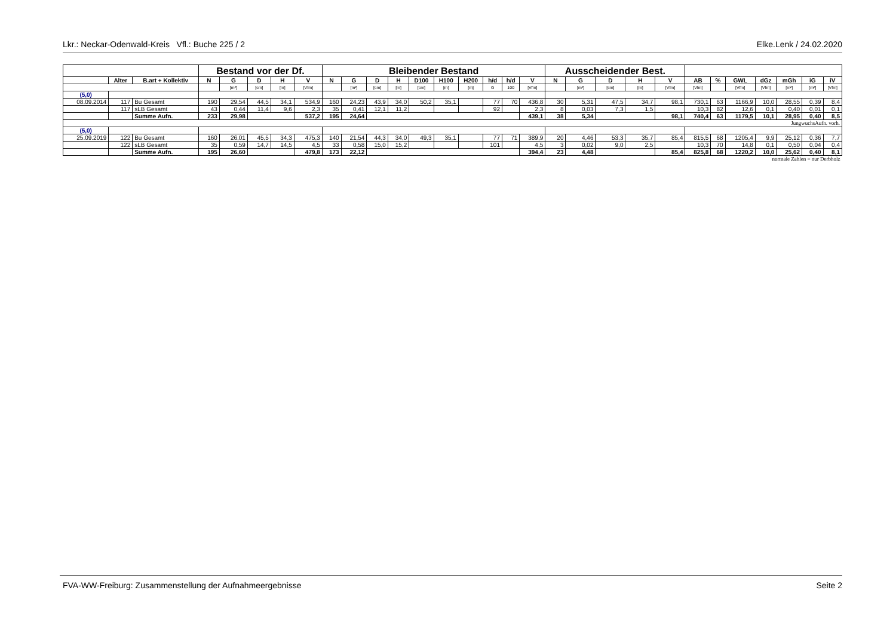Lkr.: Neckar-Odenwald-Kreis Vfl.: Buche 225 / 2 Elke.Lenk / 24.02.2020
| | | | Bestand vor der Df. | | | | | Bleibender Bestand | | | | | | | | | | Ausscheidender Best. | | | | | | | | | | | |
| --- | --- | --- | --- | --- | --- | --- | --- | --- | --- | --- | --- | --- | --- | --- | --- | --- | --- | --- | --- | --- | --- | --- | --- | --- | --- | --- | --- | --- | --- |
| | Alter | B.art + Kollektiv | N | G | D | H | V | N | G | D | H | D100 | H100 | H200 | h/d | h/d | V | N | G | D | H | V | AB | % | GWL | dGz | mGh | iG | iV |
| | | | | [m²] | [cm] | [m] | [Vfm] | | [m²] | [cm] | [m] | [cm] | [m] | [m] | G | 100 | [Vfm] | | [m²] | [cm] | [m] | [Vfm] | [Vfm] | | [Vfm] | [Vfm] | [m²] | [m²] | [Vfm] |
| (5,0) | | | | | | | | | | | | | | | | | | | | | | | | | | | | | |
| 08.09.2014 | 117 | Bu Gesamt | 190 | 29,54 | 44,5 | 34,1 | 534,9 | 160 | 24,23 | 43,9 | 34,0 | 50,2 | 35,1 | | 77 | 70 | 436,8 | 30 | 5,31 | 47,5 | 34,7 | 98,1 | 730,1 | 63 | 1166,9 | 10,0 | 28,55 | 0,39 | 8,4 |
| | 117 | sLB Gesamt | 43 | 0,44 | 11,4 | 9,6 | 2,3 | 35 | 0,41 | 12,1 | 11,2 | | | | 92 | | 2,3 | 8 | 0,03 | 7,3 | 1,5 | | 10,3 | 82 | 12,6 | 0,1 | 0,40 | 0,01 | 0,1 |
| | | Summe Aufn. | 233 | 29,98 | | | 537,2 | 195 | 24,64 | | | | | | | | 439,1 | 38 | 5,34 | | | 98,1 | 740,4 | 63 | 1179,5 | 10,1 | 28,95 | 0,40 | 8,5 |
| JungwuchsAufn. vorh. | | | | | | | | | | | | | | | | | | | | | | | | | | | | | |
| (5,0) | | | | | | | | | | | | | | | | | | | | | | | | | | | | | |
| 25.09.2019 | 122 | Bu Gesamt | 160 | 26,01 | 45,5 | 34,3 | 475,3 | 140 | 21,54 | 44,3 | 34,0 | 49,3 | 35,1 | | 77 | 71 | 389,9 | 20 | 4,46 | 53,3 | 35,7 | 85,4 | 815,5 | 68 | 1205,4 | 9,9 | 25,12 | 0,36 | 7,7 |
| | 122 | sLB Gesamt | 35 | 0,59 | 14,7 | 14,5 | 4,5 | 33 | 0,58 | 15,0 | 15,2 | | | | 101 | | 4,5 | 3 | 0,02 | 9,0 | 2,5 | | 10,3 | 70 | 14,8 | 0,1 | 0,50 | 0,04 | 0,4 |
| | | Summe Aufn. | 195 | 26,60 | | | 479,8 | 173 | 22,12 | | | | | | | | 394,4 | 23 | 4,48 | | | 85,4 | 825,8 | 68 | 1220,2 | 10,0 | 25,62 | 0,40 | 8,1 |
| normale Zahlen = nur Derbholz | | | | | | | | | | | | | | | | | | | | | | | | | | | | | |
FVA-WW-Freiburg: Zusammenstellung der Aufnahmeergebnisse Seite 2